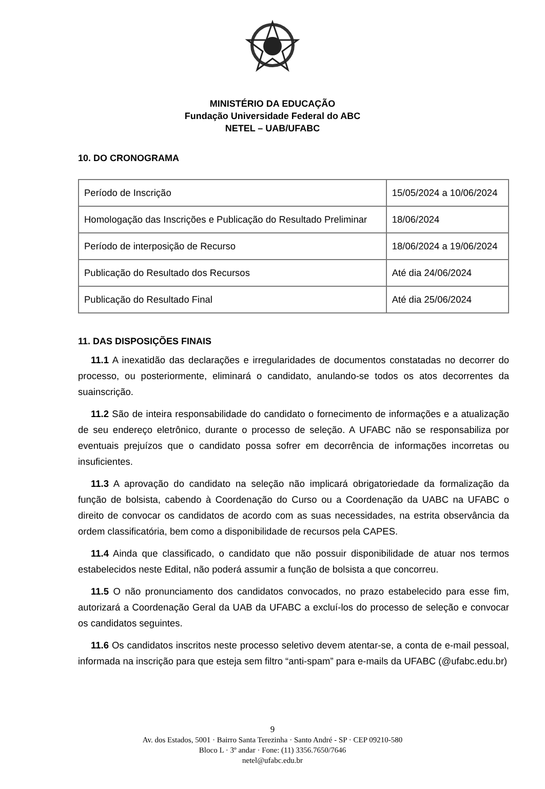MINISTÉRIO DA EDUCAÇÃO
Fundação Universidade Federal do ABC
NETEL – UAB/UFABC
10. DO CRONOGRAMA
| Período de Inscrição | 15/05/2024 a 10/06/2024 |
| Homologação das Inscrições e Publicação do Resultado Preliminar | 18/06/2024 |
| Período de interposição de Recurso | 18/06/2024 a 19/06/2024 |
| Publicação do Resultado dos Recursos | Até dia 24/06/2024 |
| Publicação do Resultado Final | Até dia 25/06/2024 |
11. DAS DISPOSIÇÕES FINAIS
11.1 A inexatidão das declarações e irregularidades de documentos constatadas no decorrer do processo, ou posteriormente, eliminará o candidato, anulando-se todos os atos decorrentes da suainscrição.
11.2 São de inteira responsabilidade do candidato o fornecimento de informações e a atualização de seu endereço eletrônico, durante o processo de seleção. A UFABC não se responsabiliza por eventuais prejuízos que o candidato possa sofrer em decorrência de informações incorretas ou insuficientes.
11.3 A aprovação do candidato na seleção não implicará obrigatoriedade da formalização da função de bolsista, cabendo à Coordenação do Curso ou a Coordenação da UABC na UFABC o direito de convocar os candidatos de acordo com as suas necessidades, na estrita observância da ordem classificatória, bem como a disponibilidade de recursos pela CAPES.
11.4 Ainda que classificado, o candidato que não possuir disponibilidade de atuar nos termos estabelecidos neste Edital, não poderá assumir a função de bolsista a que concorreu.
11.5 O não pronunciamento dos candidatos convocados, no prazo estabelecido para esse fim, autorizará a Coordenação Geral da UAB da UFABC a excluí-los do processo de seleção e convocar os candidatos seguintes.
11.6 Os candidatos inscritos neste processo seletivo devem atentar-se, a conta de e-mail pessoal, informada na inscrição para que esteja sem filtro “anti-spam” para e-mails da UFABC (@ufabc.edu.br)
9
Av. dos Estados, 5001 · Bairro Santa Terezinha · Santo André - SP · CEP 09210-580
Bloco L · 3º andar · Fone: (11) 3356.7650/7646
netel@ufabc.edu.br